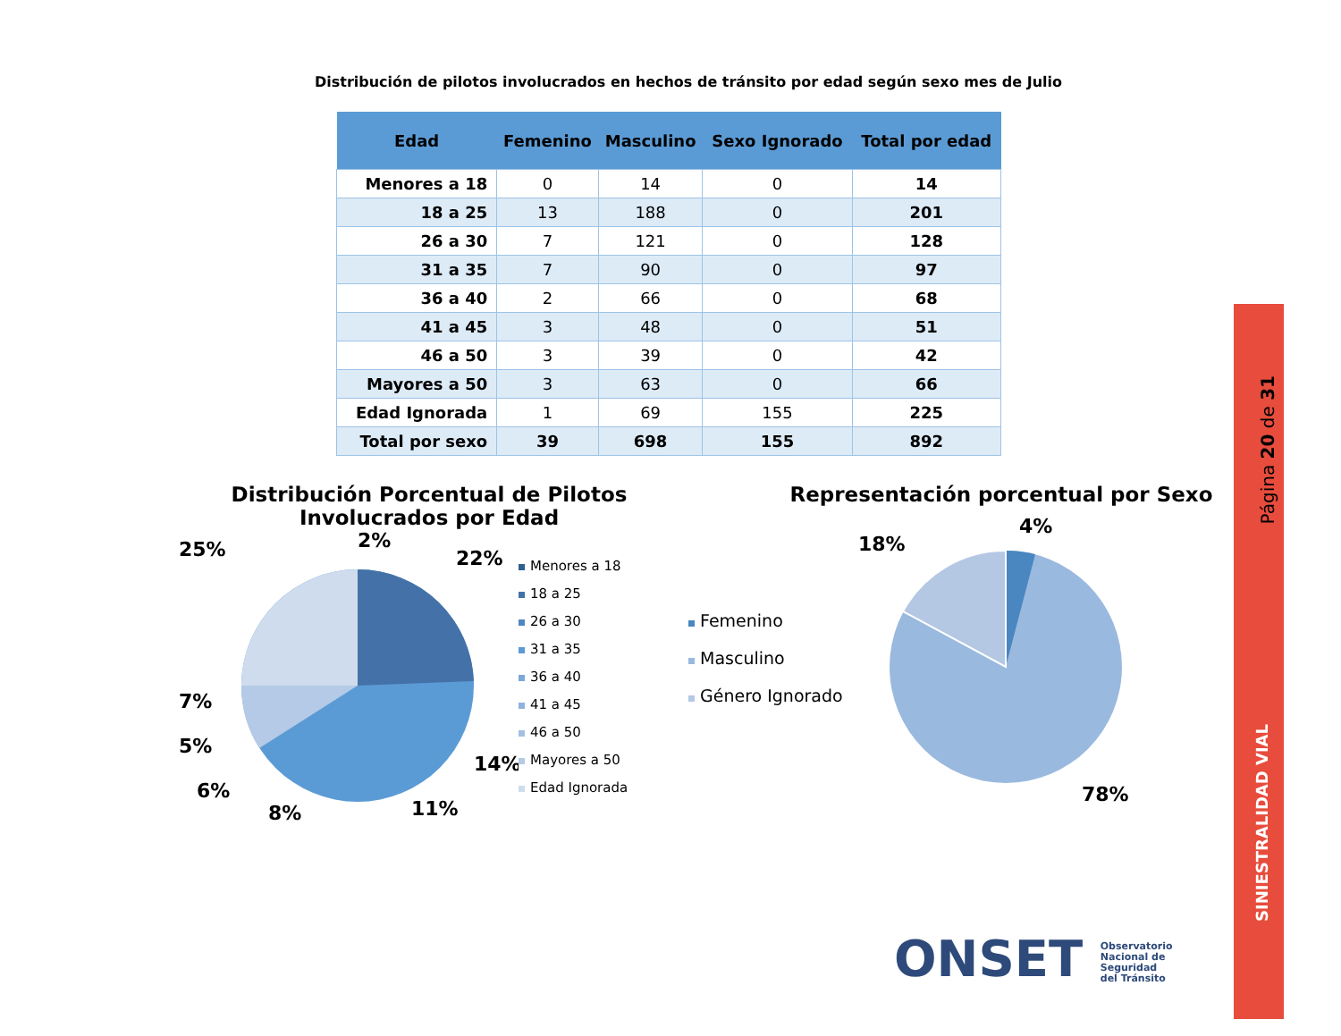Distribución de pilotos involucrados en hechos de tránsito por edad según sexo mes de Julio
| Edad | Femenino | Masculino | Sexo Ignorado | Total por edad |
| --- | --- | --- | --- | --- |
| Menores a 18 | 0 | 14 | 0 | 14 |
| 18 a 25 | 13 | 188 | 0 | 201 |
| 26 a 30 | 7 | 121 | 0 | 128 |
| 31 a 35 | 7 | 90 | 0 | 97 |
| 36 a 40 | 2 | 66 | 0 | 68 |
| 41 a 45 | 3 | 48 | 0 | 51 |
| 46 a 50 | 3 | 39 | 0 | 42 |
| Mayores a 50 | 3 | 63 | 0 | 66 |
| Edad Ignorada | 1 | 69 | 155 | 225 |
| Total por sexo | 39 | 698 | 155 | 892 |
Distribución Porcentual de Pilotos Involucrados por Edad
25%
2%
22%
14%
11%
8%
6%
5%
7%
Menores a 18
18 a 25
26 a 30
31 a 35
36 a 40
41 a 45
46 a 50
Mayores a 50
Edad Ignorada
Representación porcentual por Sexo
Femenino
Masculino
Género Ignorado
4%
18%
78%
Página 20 de 31
SINIESTRALIDAD VIAL
ONSET Observatorio
Nacional de
Seguridad
del Tránsito